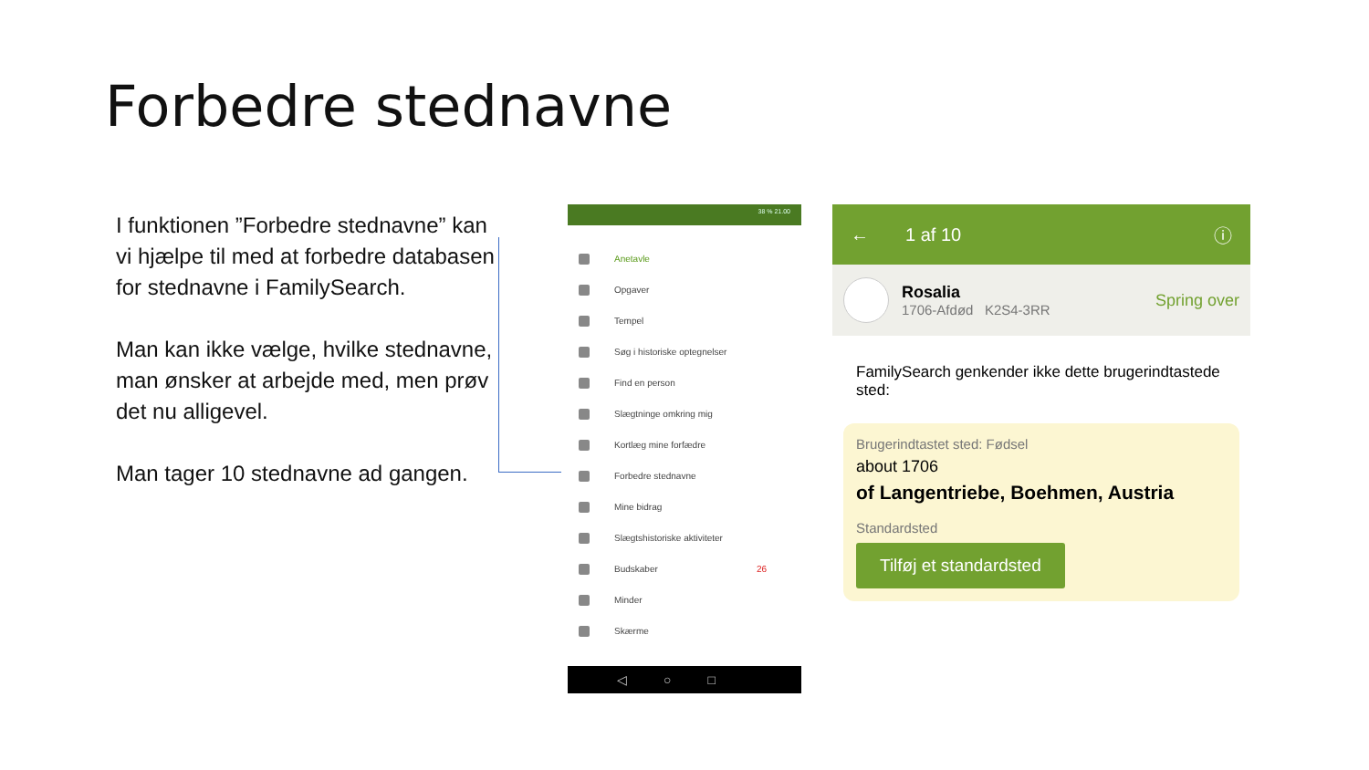Forbedre stednavne
I funktionen ”Forbedre stednavne” kan vi hjælpe til med at forbedre databasen for stednavne i FamilySearch.
Man kan ikke vælge, hvilke stednavne, man ønsker at arbejde med, men prøv det nu alligevel.
Man tager 10 stednavne ad gangen.
38 % 21.00
Anetavle
Opgaver
Tempel
Søg i historiske optegnelser
Find en person
Slægtninge omkring mig
Kortlæg mine forfædre
Forbedre stednavne
Mine bidrag
Slægtshistoriske aktiviteter
Budskaber 26
Minder
Skærme
◁○□
← 1 af 10 ⓘ
Rosalia
1706-Afdød K2S4-3RR
Spring over
FamilySearch genkender ikke dette brugerindtastede sted:
Brugerindtastet sted: Fødsel
about 1706
of Langentriebe, Boehmen, Austria
Standardsted
Tilføj et standardsted